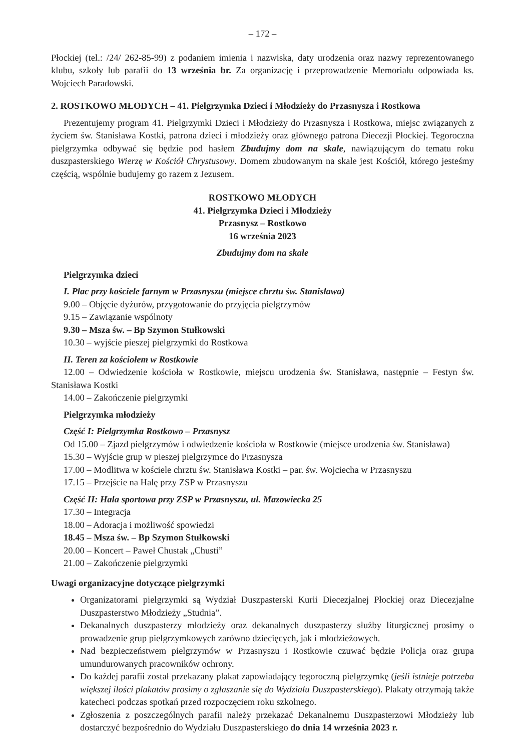– 172 –
Płockiej (tel.: /24/ 262-85-99) z podaniem imienia i nazwiska, daty urodzenia oraz nazwy reprezen­towanego klubu, szkoły lub parafii do 13 września br. Za organizację i przeprowadzenie Memoriału odpowiada ks. Wojciech Paradowski.
2. ROSTKOWO MŁODYCH – 41. Pielgrzymka Dzieci i Młodzieży do Przasnysza i Rostkowa
Prezentujemy program 41. Pielgrzymki Dzieci i Młodzieży do Przasnysza i Rostkowa, miejsc związanych z życiem św. Stanisława Kostki, patrona dzieci i młodzieży oraz głównego patrona Diecezji Płoc­kiej. Tegoroczna pielgrzymka odbywać się będzie pod hasłem Zbudujmy dom na skale, nawiązującym do tematu roku duszpasterskiego Wierzę w Kościół Chrystusowy. Domem zbudowanym na skale jest Kościół, którego jesteśmy częścią, wspólnie budujemy go razem z Jezusem.
ROSTKOWO MŁODYCH
41. Pielgrzymka Dzieci i Młodzieży
Przasnysz – Rostkowo
16 września 2023
Zbudujmy dom na skale
Pielgrzymka dzieci
I. Plac przy kościele farnym w Przasnyszu (miejsce chrztu św. Stanisława)
9.00 – Objęcie dyżurów, przygotowanie do przyjęcia pielgrzymów
9.15 – Zawiązanie wspólnoty
9.30 – Msza św. – Bp Szymon Stułkowski
10.30 – wyjście pieszej pielgrzymki do Rostkowa
II. Teren za kościołem w Rostkowie
12.00 – Odwiedzenie kościoła w Rostkowie, miejscu urodzenia św. Stanisława, następnie – Festyn św. Stanisława Kostki
14.00 – Zakończenie pielgrzymki
Pielgrzymka młodzieży
Część I: Pielgrzymka Rostkowo – Przasnysz
Od 15.00 – Zjazd pielgrzymów i odwiedzenie kościoła w Rostkowie (miejsce urodzenia św. Stanisława)
15.30 – Wyjście grup w pieszej pielgrzymce do Przasnysza
17.00 – Modlitwa w kościele chrztu św. Stanisława Kostki – par. św. Wojciecha w Przasnyszu
17.15 – Przejście na Halę przy ZSP w Przasnyszu
Część II: Hala sportowa przy ZSP w Przasnyszu, ul. Mazowiecka 25
17.30 – Integracja
18.00 – Adoracja i możliwość spowiedzi
18.45 – Msza św. – Bp Szymon Stułkowski
20.00 – Koncert – Paweł Chustak „Chusti”
21.00 – Zakończenie pielgrzymki
Uwagi organizacyjne dotyczące pielgrzymki
Organizatorami pielgrzymki są Wydział Duszpasterski Kurii Diecezjalnej Płockiej oraz Diece­zjalne Duszpasterstwo Młodzieży „Studnia”.
Dekanalnych duszpasterzy młodzieży oraz dekanalnych duszpasterzy służby liturgicznej prosi­my o prowadzenie grup pielgrzymkowych zarówno dziecięcych, jak i młodzieżowych.
Nad bezpieczeństwem pielgrzymów w Przasnyszu i Rostkowie czuwać będzie Policja oraz grupa umundurowanych pracowników ochrony.
Do każdej parafii został przekazany plakat zapowiadający tegoroczną pielgrzymkę (jeśli istnieje potrzeba większej ilości plakatów prosimy o zgłaszanie się do Wydziału Duszpasterskiego). Plakaty otrzymają także katecheci podczas spotkań przed rozpoczęciem roku szkolnego.
Zgłoszenia z poszczególnych parafii należy przekazać Dekanalnemu Duszpasterzowi Młodzieży lub dostarczyć bezpośrednio do Wydziału Duszpasterskiego do dnia 14 września 2023 r.